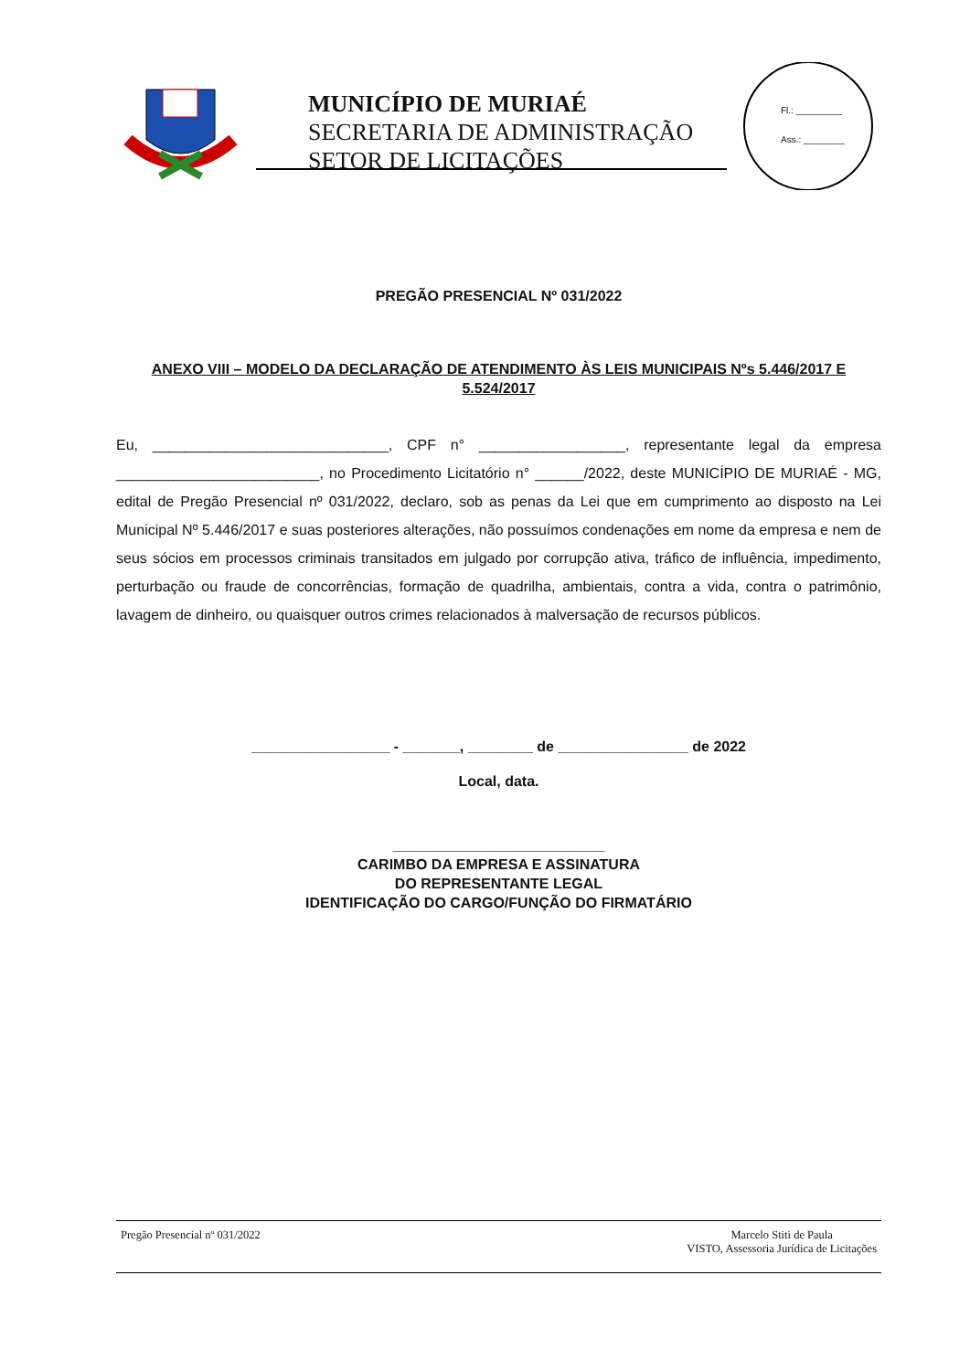MUNICÍPIO DE MURIAÉ
SECRETARIA DE ADMINISTRAÇÃO
SETOR DE LICITAÇÕES
Fl.: _________
Ass.: ________
PREGÃO PRESENCIAL Nº 031/2022
ANEXO VIII – MODELO DA DECLARAÇÃO DE ATENDIMENTO ÀS LEIS MUNICIPAIS Nºs 5.446/2017 E 5.524/2017
Eu, _____________________________, CPF n° __________________, representante legal da empresa _________________________, no Procedimento Licitatório n° ______/2022, deste MUNICÍPIO DE MURIAÉ - MG, edital de Pregão Presencial nº 031/2022, declaro, sob as penas da Lei que em cumprimento ao disposto na Lei Municipal Nº 5.446/2017 e suas posteriores alterações, não possuímos condenações em nome da empresa e nem de seus sócios em processos criminais transitados em julgado por corrupção ativa, tráfico de influência, impedimento, perturbação ou fraude de concorrências, formação de quadrilha, ambientais, contra a vida, contra o patrimônio, lavagem de dinheiro, ou quaisquer outros crimes relacionados à malversação de recursos públicos.
_________________ - _______, ________ de ________________ de 2022
Local, data.
__________________________
CARIMBO DA EMPRESA E ASSINATURA
DO REPRESENTANTE LEGAL
IDENTIFICAÇÃO DO CARGO/FUNÇÃO DO FIRMATÁRIO
Pregão Presencial nº 031/2022 Marcelo Stiti de Paula
VISTO, Assessoria Jurídica de Licitações